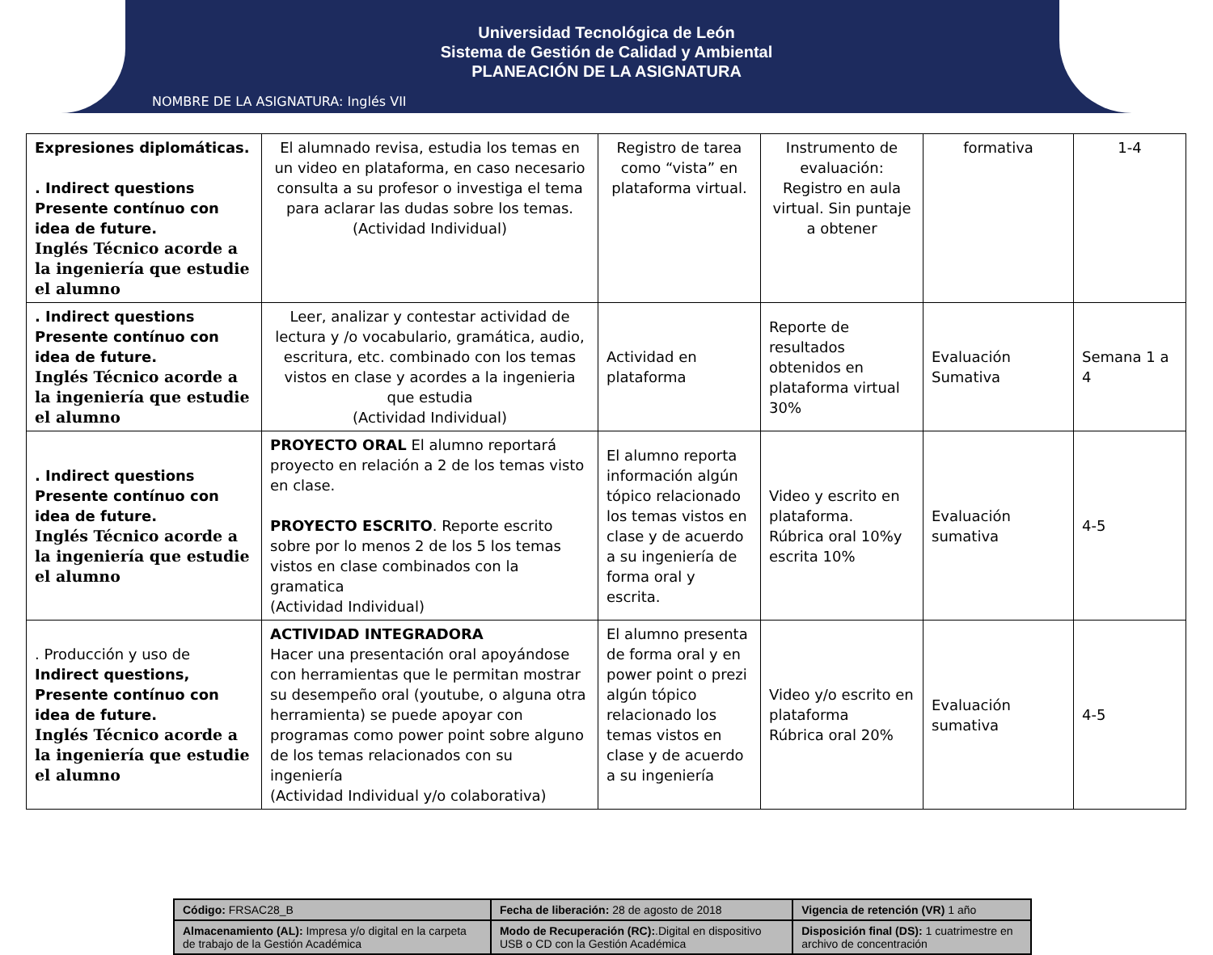Universidad Tecnológica de León
Sistema de Gestión de Calidad y Ambiental
PLANEACIÓN DE LA ASIGNATURA
NOMBRE DE LA ASIGNATURA: Inglés VII
| Expresiones diplomáticas. . Indirect questions Presente contínuo con idea de future. Inglés Técnico acorde a la ingeniería que estudie el alumno | El alumnado revisa, estudia los temas en un video en plataforma, en caso necesario consulta a su profesor o investiga el tema para aclarar las dudas sobre los temas. (Actividad Individual) | Registro de tarea como “vista” en plataforma virtual. | Instrumento de evaluación: Registro en aula virtual. Sin puntaje a obtener | formativa | 1-4 |
| . Indirect questions Presente contínuo con idea de future. Inglés Técnico acorde a la ingeniería que estudie el alumno | Leer, analizar y contestar actividad de lectura y /o vocabulario, gramática, audio, escritura, etc. combinado con los temas vistos en clase y acordes a la ingenieria que estudia (Actividad Individual) | Actividad en plataforma | Reporte de resultados obtenidos en plataforma virtual 30% | Evaluación Sumativa | Semana 1 a 4 |
| . Indirect questions Presente contínuo con idea de future. Inglés Técnico acorde a la ingeniería que estudie el alumno | PROYECTO ORAL El alumno reportará proyecto en relación a 2 de los temas visto en clase. PROYECTO ESCRITO . Reporte escrito sobre por lo menos 2 de los 5 los temas vistos en clase combinados con la gramatica (Actividad Individual) | El alumno reporta información algún tópico relacionado los temas vistos en clase y de acuerdo a su ingeniería de forma oral y escrita. | Video y escrito en plataforma. Rúbrica oral 10%y escrita 10% | Evaluación sumativa | 4-5 |
| . Producción y uso de Indirect questions, Presente contínuo con idea de future. Inglés Técnico acorde a la ingeniería que estudie el alumno | ACTIVIDAD INTEGRADORA Hacer una presentación oral apoyándose con herramientas que le permitan mostrar su desempeño oral (youtube, o alguna otra herramienta) se puede apoyar con programas como power point sobre alguno de los temas relacionados con su ingeniería (Actividad Individual y/o colaborativa) | El alumno presenta de forma oral y en power point o prezi algún tópico relacionado los temas vistos en clase y de acuerdo a su ingeniería | Video y/o escrito en plataforma Rúbrica oral 20% | Evaluación sumativa | 4-5 |
| Código: FRSAC28_B | Fecha de liberación: 28 de agosto de 2018 | Vigencia de retención (VR) 1 año |
| Almacenamiento (AL): Impresa y/o digital en la carpeta de trabajo de la Gestión Académica | Modo de Recuperación (RC): .Digital en dispositivo USB o CD con la Gestión Académica | Disposición final (DS): 1 cuatrimestre en archivo de concentración |